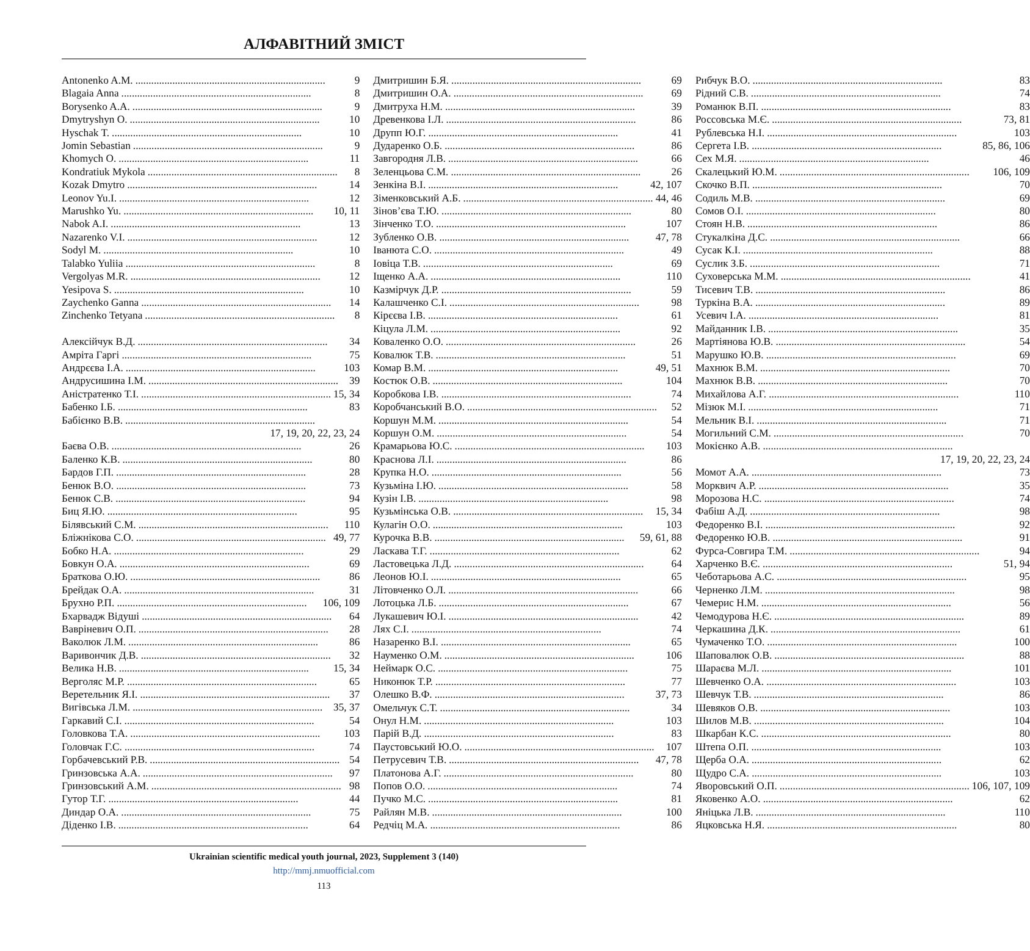АЛФАВІТНИЙ ЗМІСТ
Antonenko A.M. 9
Blagaia Anna 8
Borysenko A.A. 9
Dmytryshyn O. 10
Hyschak T. 10
Jomin Sebastian 9
Khomych O. 11
Kondratiuk Mykola 8
Kozak Dmytro 14
Leonov Yu.I. 12
Marushko Yu. 10, 11
Nabok A.I. 13
Nazarenko V.I. 12
Sodyl M. 10
Talabko Yuliia 8
Vergolyas M.R. 12
Yesipova S. 10
Zaychenko Ganna 14
Zinchenko Tetyana 8
Алексійчук В.Д. 34
Амріта Гаргі 75
Андрєєва І.А. 103
Андрусишина І.М. 39
Аністратенко Т.І. 15, 34
Бабенко І.Б. 83
Бабієнко В.В.
17, 19, 20, 22, 23, 24
Баєва О.В. 26
Баленко К.В. 80
Бардов Г.П. 28
Бенюк В.О. 73
Бенюк С.В. 94
Биц Я.Ю. 95
Білявський С.М. 110
Бліжнікова С.О. 49, 77
Бобко Н.А. 29
Бовкун О.А. 69
Браткова О.Ю. 86
Брейдак О.А. 31
Брухно Р.П. 106, 109
Бхарвадж Відуші 64
Вавріневич О.П. 28
Ваколюк Л.М. 86
Варивончик Д.В. 32
Велика Н.В. 15, 34
Верголяс М.Р. 65
Веретельник Я.І. 37
Вигівська Л.М. 35, 37
Гаркавий С.І. 54
Головкова Т.А. 103
Головчак Г.С. 74
Горбачевський Р.В. 54
Гринзовська А.А. 97
Гринзовський А.М. 98
Гутор Т.Г. 44
Диндар О.А. 75
Діденко І.В. 64
Дмитришин Б.Я. 69
Дмитришин О.А. 69
Дмитруха Н.М. 39
Древенкова І.Л. 86
Друпп Ю.Г. 41
Дударенко О.Б. 86
Завгородня Л.В. 66
Зеленцьова С.М. 26
Зенкіна В.І. 42, 107
Зіменковський А.Б. 44, 46
Зінов’єва Т.Ю. 80
Зінченко Т.О. 107
Зубленко О.В. 47, 78
Іванюта С.О. 49
Іовіца Т.В. 69
Іщенко А.А. 110
Казмірчук Д.Р. 59
Калашченко С.І. 98
Кірєєва І.В. 61
Кіцула Л.М. 92
Коваленко О.О. 26
Ковалюк Т.В. 51
Комар В.М. 49, 51
Костюк О.В. 104
Коробкова І.В. 74
Коробчанський В.О. 52
Коршун М.М. 54
Коршун О.М. 54
Крамарьова Ю.С. 103
Краснова Л.І. 86
Крупка Н.О. 56
Кузьміна І.Ю. 58
Кузін І.В. 98
Кузьмінська О.В. 15, 34
Кулагін О.О. 103
Курочка В.В. 59, 61, 88
Ласкава Т.Г. 62
Ластовецька Л.Д. 64
Леонов Ю.І. 65
Літовченко О.Л. 66
Лотоцька Л.Б. 67
Лукашевич Ю.І. 42
Лях С.І. 74
Назаренко В.І. 65
Науменко О.М. 106
Неймарк О.С. 75
Никонюк Т.Р. 77
Олешко В.Ф. 37, 73
Омельчук С.Т. 34
Онул Н.М. 103
Парій В.Д. 83
Паустовський Ю.О. 107
Петрусевич Т.В. 47, 78
Платонова А.Г. 80
Попов О.О. 74
Пучко М.С. 81
Райлян М.В. 100
Редчіц М.А. 86
Рибчук В.О. 83
Рідний С.В. 74
Романюк В.П. 83
Россовська М.Є. 73, 81
Рублевська Н.І. 103
Сергета І.В. 85, 86, 106
Сех М.Я. 46
Скалецький Ю.М. 106, 109
Скочко В.П. 70
Содиль М.В. 69
Сомов О.І. 80
Стоян Н.В. 86
Стукалкіна Д.С. 66
Сусак К.І. 88
Суслик З.Б. 71
Суховерська М.М. 41
Тисевич Т.В. 86
Туркіна В.А. 89
Усевич І.А. 81
Майданник І.В. 35
Мартіянова Ю.В. 54
Марушко Ю.В. 69
Махнюк В.М. 70
Махнюк В.В. 70
Михайлова А.Г. 110
Мізюк М.І. 71
Мельник В.І. 71
Могильний С.М. 70
Мокієнко А.В.
17, 19, 20, 22, 23, 24
Момот А.А. 73
Морквич А.Р. 35
Морозова Н.С. 74
Фабіш А.Д. 98
Федоренко В.І. 92
Федоренко Ю.В. 91
Фурса-Совгира Т.М. 94
Харченко В.Є. 51, 94
Чеботарьова А.С. 95
Черненко Л.М. 98
Чемерис Н.М. 56
Чемодурова Н.Є. 89
Черкашина Д.К. 61
Чумаченко Т.О. 100
Шаповалюк О.В. 88
Шараєва М.Л. 101
Шевченко О.А. 103
Шевчук Т.В. 86
Шевяков О.В. 103
Шилов М.В. 104
Шкарбан К.С. 80
Штепа О.П. 103
Щерба О.А. 62
Щудро С.А. 103
Яворовський О.П. 106, 107, 109
Яковенко А.О. 62
Яніцька Л.В. 110
Яцковська Н.Я. 80
Ukrainian scientific medical youth journal, 2023, Supplement 3 (140)
http://mmj.nmuofficial.com
113